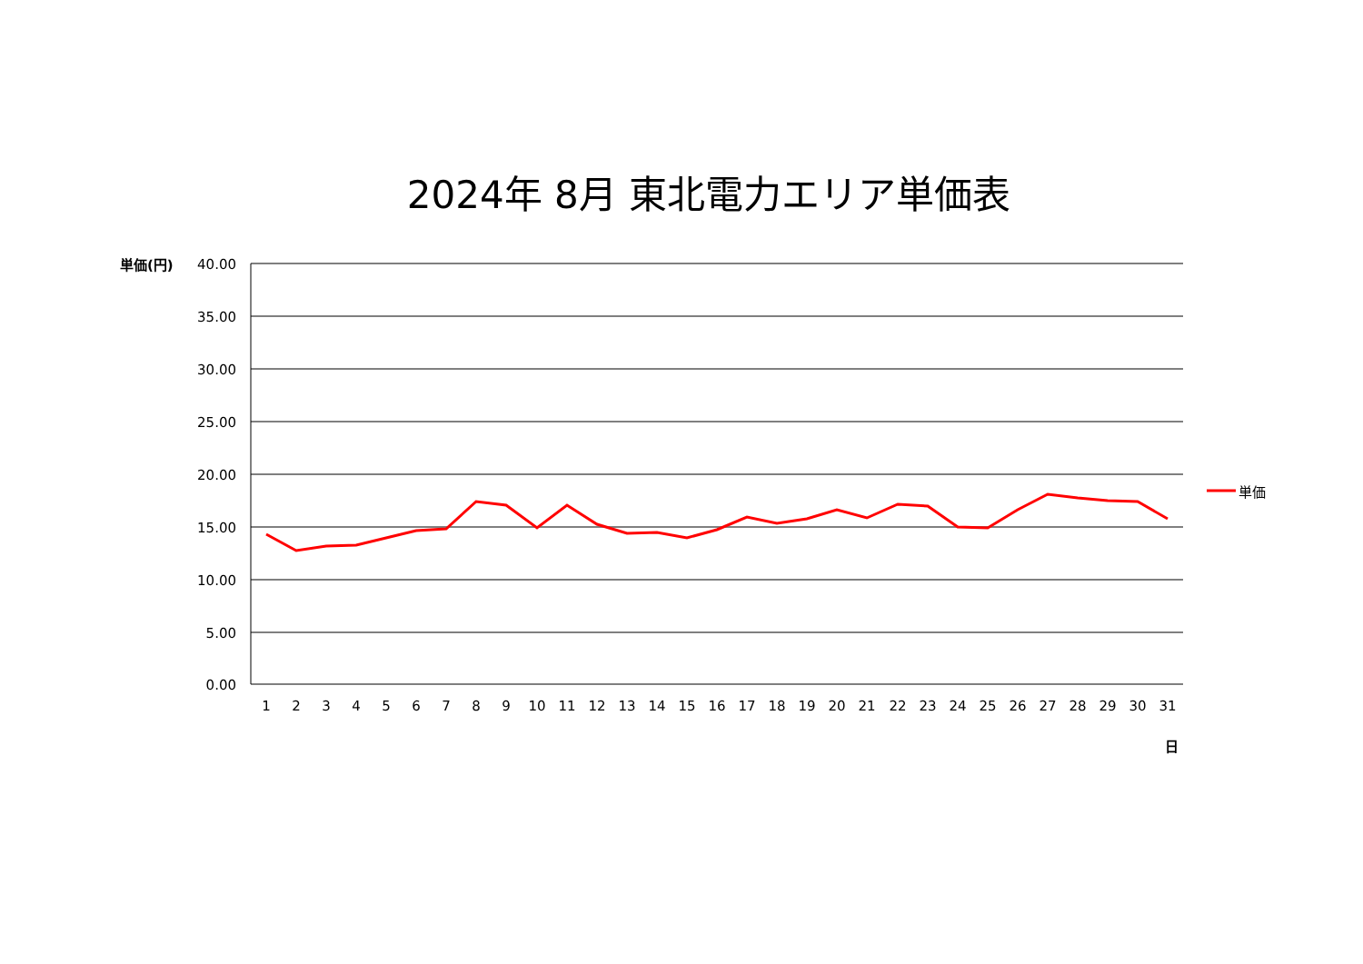2024年 8月 東北電力エリア単価表
40.00
35.00
30.00
25.00
20.00
15.00
10.00
5.00
0.00
1
2
3
4
5
6
7
8
9
10
11
12
13
14
15
16
17
18
19
20
21
22
23
24
25
26
27
28
29
30
31
単価(円)
単価
日